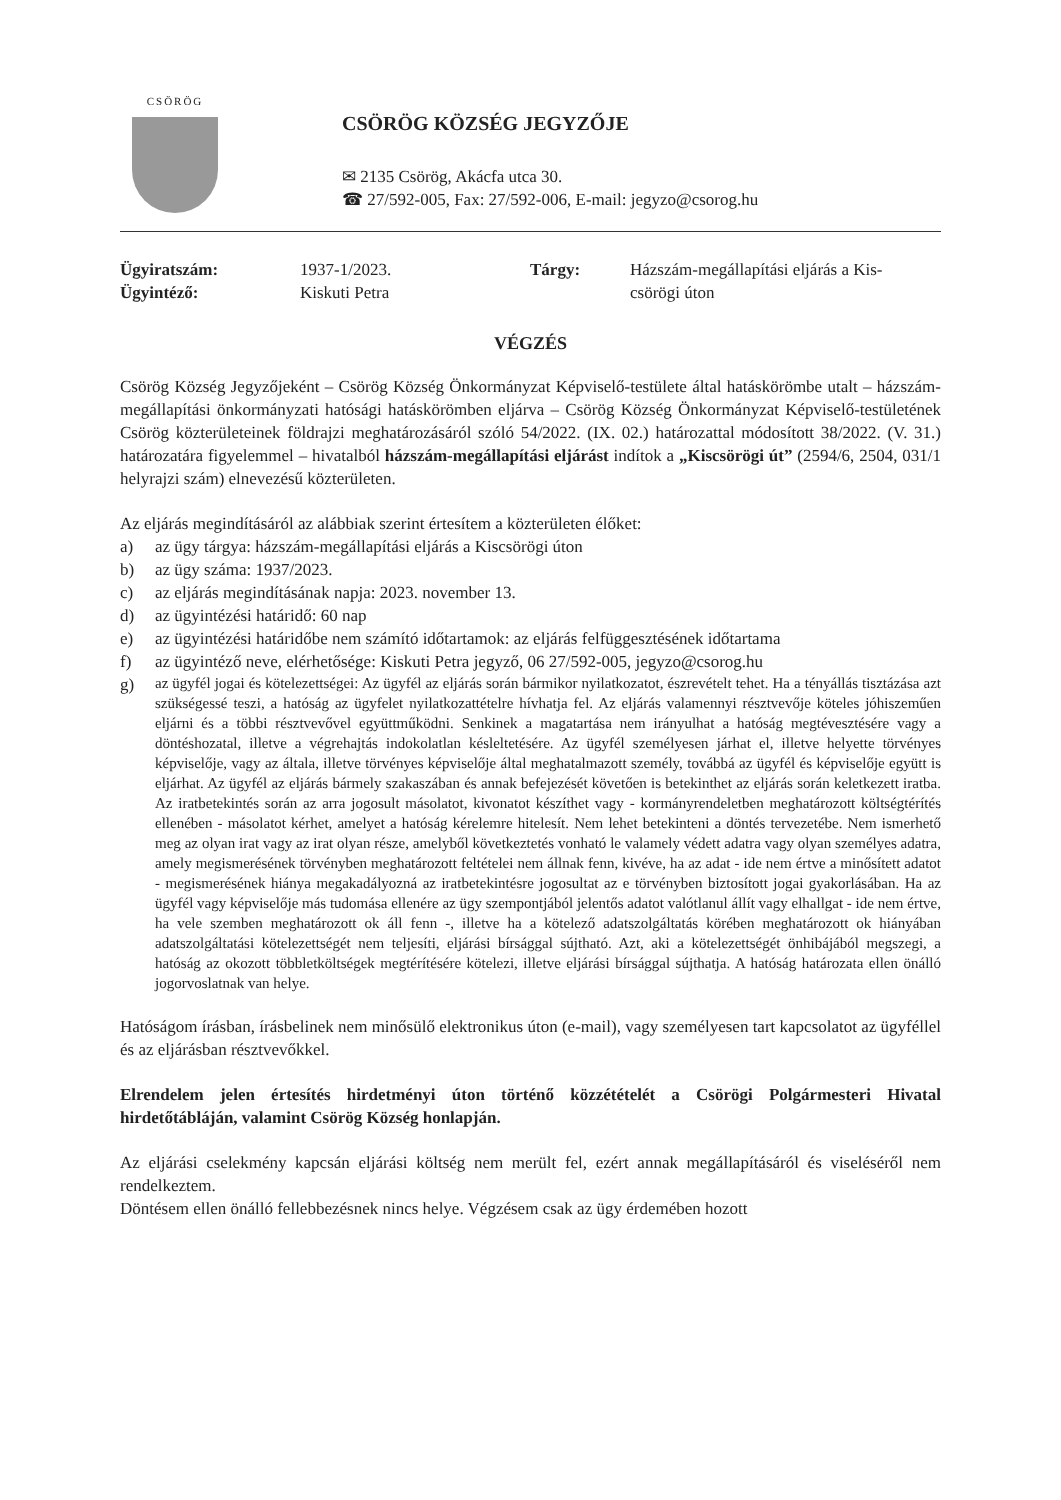CSÖRÖG
CSÖRÖG KÖZSÉG JEGYZŐJE
✉ 2135 Csörög, Akácfa utca 30.
☎ 27/592-005, Fax: 27/592-006, E-mail: jegyzo@csorog.hu
Ügyiratszám: 1937-1/2023. Tárgy: Házszám-megállapítási eljárás a Kis- Ügyintéző: Kiskuti Petra csörögi úton
VÉGZÉS
Csörög Község Jegyzőjeként – Csörög Község Önkormányzat Képviselő-testülete által hatáskörömbe utalt – házszám-megállapítási önkormányzati hatósági hatáskörömben eljárva – Csörög Község Önkormányzat Képviselő-testületének Csörög közterületeinek földrajzi meghatározásáról szóló 54/2022. (IX. 02.) határozattal módosított 38/2022. (V. 31.) határozatára figyelemmel – hivatalból házszám-megállapítási eljárást indítok a „Kiscsörögi út” (2594/6, 2504, 031/1 helyrajzi szám) elnevezésű közterületen.
Az eljárás megindításáról az alábbiak szerint értesítem a közterületen élőket:
a) az ügy tárgya: házszám-megállapítási eljárás a Kiscsörögi úton
b) az ügy száma: 1937/2023.
c) az eljárás megindításának napja: 2023. november 13.
d) az ügyintézési határidő: 60 nap
e) az ügyintézési határidőbe nem számító időtartamok: az eljárás felfüggesztésének időtartama
f) az ügyintéző neve, elérhetősége: Kiskuti Petra jegyző, 06 27/592-005, jegyzo@csorog.hu
g) az ügyfél jogai és kötelezettségei: Az ügyfél az eljárás során bármikor nyilatkozatot, észrevételt tehet. Ha a tényállás tisztázása azt szükségessé teszi, a hatóság az ügyfelet nyilatkozattételre hívhatja fel. Az eljárás valamennyi résztvevője köteles jóhiszeműen eljárni és a többi résztvevővel együttműködni. Senkinek a magatartása nem irányulhat a hatóság megtévesztésére vagy a döntéshozatal, illetve a végrehajtás indokolatlan késleltetésére. Az ügyfél személyesen járhat el, illetve helyette törvényes képviselője, vagy az általa, illetve törvényes képviselője által meghatalmazott személy, továbbá az ügyfél és képviselője együtt is eljárhat. Az ügyfél az eljárás bármely szakaszában és annak befejezését követően is betekinthet az eljárás során keletkezett iratba. Az iratbetekintés során az arra jogosult másolatot, kivonatot készíthet vagy - kormányrendeletben meghatározott költségtérítés ellenében - másolatot kérhet, amelyet a hatóság kérelemre hitelesít. Nem lehet betekinteni a döntés tervezetébe. Nem ismerhető meg az olyan irat vagy az irat olyan része, amelyből következtetés vonható le valamely védett adatra vagy olyan személyes adatra, amely megismerésének törvényben meghatározott feltételei nem állnak fenn, kivéve, ha az adat - ide nem értve a minősített adatot - megismerésének hiánya megakadályozná az iratbetekintésre jogosultat az e törvényben biztosított jogai gyakorlásában. Ha az ügyfél vagy képviselője más tudomása ellenére az ügy szempontjából jelentős adatot valótlanul állít vagy elhallgat - ide nem értve, ha vele szemben meghatározott ok áll fenn -, illetve ha a kötelező adatszolgáltatás körében meghatározott ok hiányában adatszolgáltatási kötelezettségét nem teljesíti, eljárási bírsággal sújtható. Azt, aki a kötelezettségét önhibájából megszegi, a hatóság az okozott többletköltségek megtérítésére kötelezi, illetve eljárási bírsággal sújthatja. A hatóság határozata ellen önálló jogorvoslatnak van helye.
Hatóságom írásban, írásbelinek nem minősülő elektronikus úton (e-mail), vagy személyesen tart kapcsolatot az ügyféllel és az eljárásban résztvevőkkel.
Elrendelem jelen értesítés hirdetményi úton történő közzétételét a Csörögi Polgármesteri Hivatal hirdetőtábláján, valamint Csörög Község honlapján.
Az eljárási cselekmény kapcsán eljárási költség nem merült fel, ezért annak megállapításáról és viseléséről nem rendelkeztem.
Döntésem ellen önálló fellebbezésnek nincs helye. Végzésem csak az ügy érdemében hozott